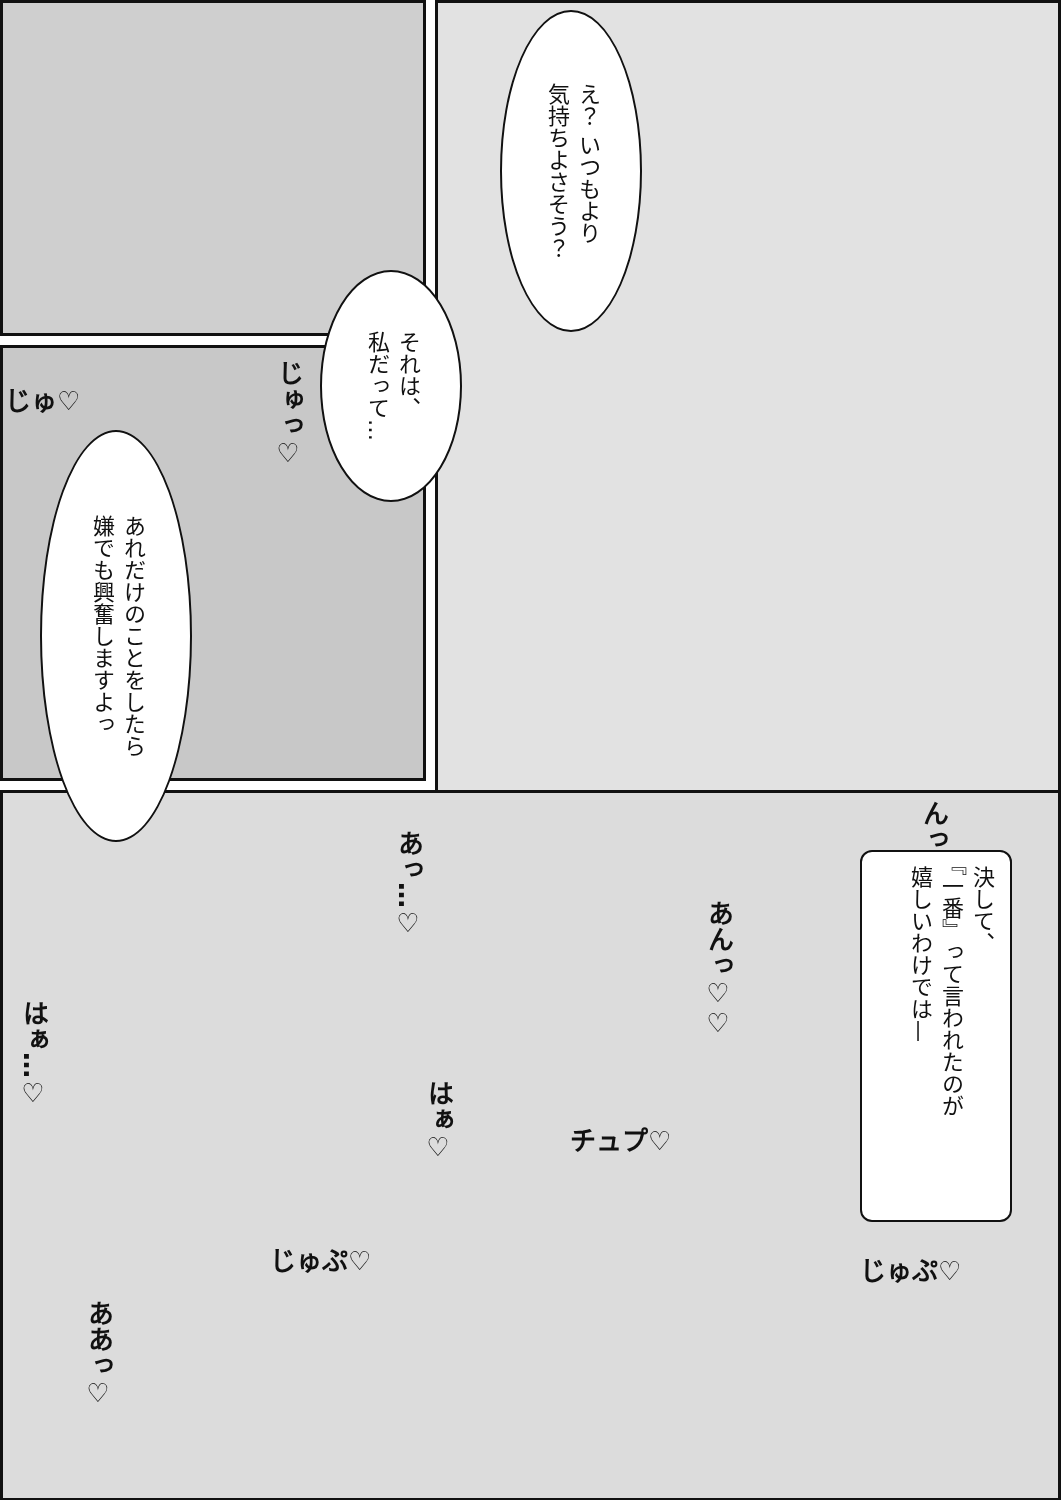え？ いつもより
気持ちよさそう？
それは、
私だって…
じゅっ♡
じゅ♡
あれだけのことをしたら
嫌でも興奮しますよっ
んっ…♡
あっ…♡
あんっ♡♡
決して、
『一番』って言われたのが
嬉しいわけでは—
はぁ…♡
はぁ♡
チュプ♡
じゅぷ♡
ああっ♡
じゅぷ♡